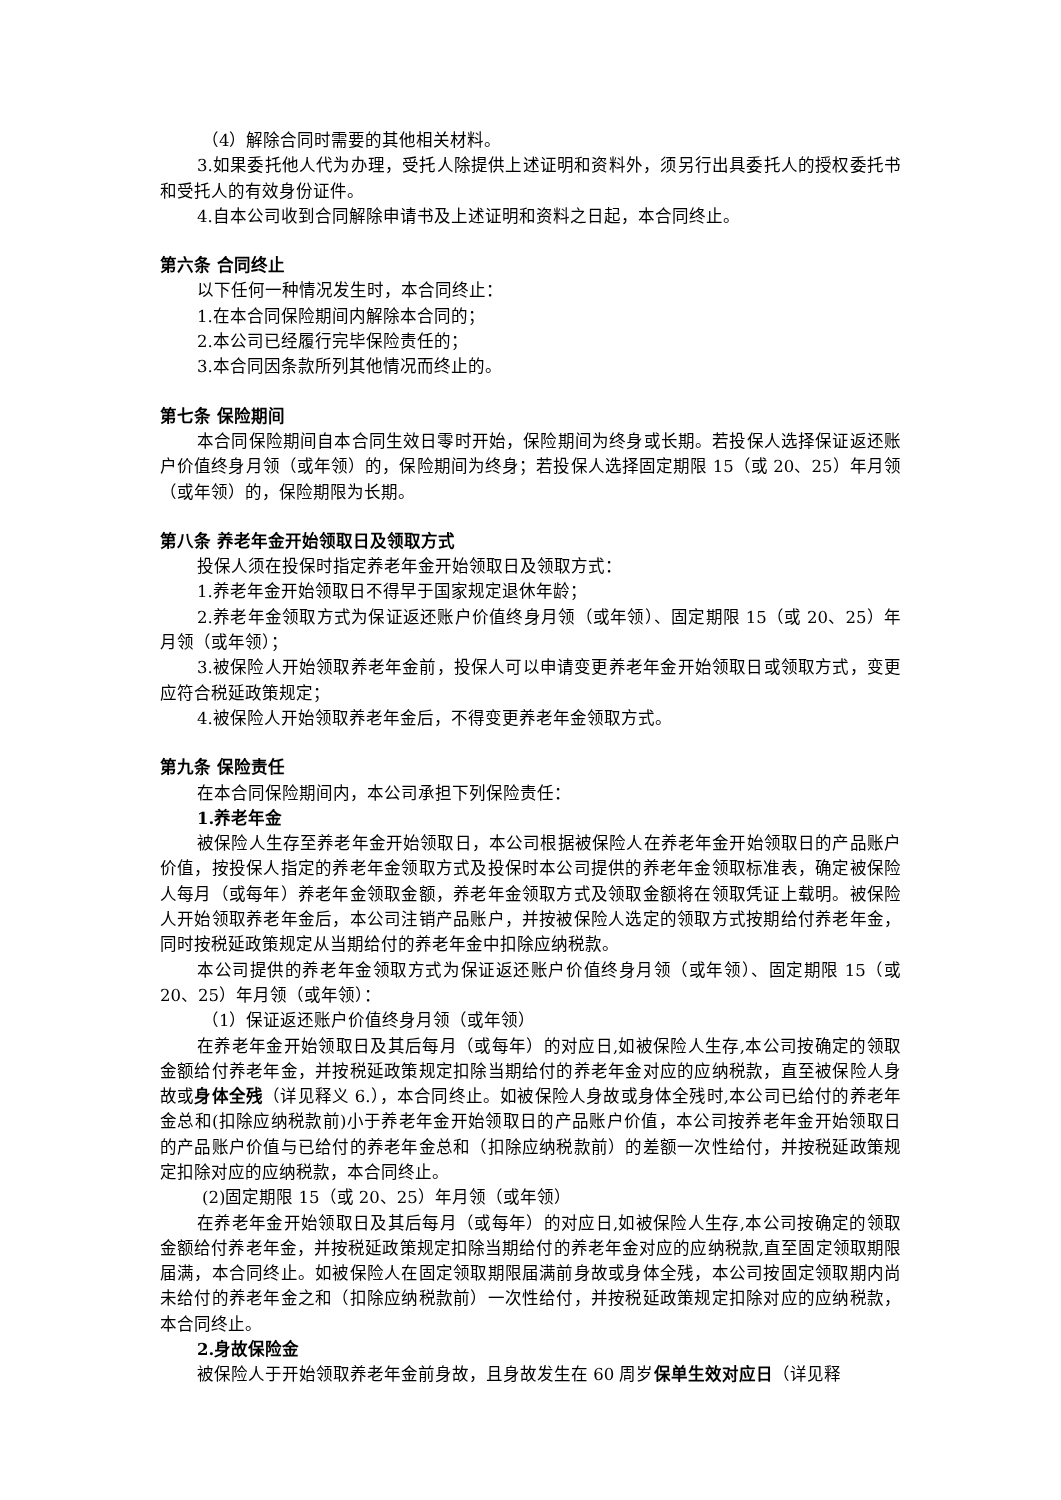（4）解除合同时需要的其他相关材料。
3.如果委托他人代为办理，受托人除提供上述证明和资料外，须另行出具委托人的授权委托书和受托人的有效身份证件。
4.自本公司收到合同解除申请书及上述证明和资料之日起，本合同终止。
第六条 合同终止
以下任何一种情况发生时，本合同终止：
1.在本合同保险期间内解除本合同的；
2.本公司已经履行完毕保险责任的；
3.本合同因条款所列其他情况而终止的。
第七条 保险期间
本合同保险期间自本合同生效日零时开始，保险期间为终身或长期。若投保人选择保证返还账户价值终身月领（或年领）的，保险期间为终身；若投保人选择固定期限 15（或 20、25）年月领（或年领）的，保险期限为长期。
第八条 养老年金开始领取日及领取方式
投保人须在投保时指定养老年金开始领取日及领取方式：
1.养老年金开始领取日不得早于国家规定退休年龄；
2.养老年金领取方式为保证返还账户价值终身月领（或年领）、固定期限 15（或 20、25）年月领（或年领）；
3.被保险人开始领取养老年金前，投保人可以申请变更养老年金开始领取日或领取方式，变更应符合税延政策规定；
4.被保险人开始领取养老年金后，不得变更养老年金领取方式。
第九条 保险责任
在本合同保险期间内，本公司承担下列保险责任：
1.养老年金
被保险人生存至养老年金开始领取日，本公司根据被保险人在养老年金开始领取日的产品账户价值，按投保人指定的养老年金领取方式及投保时本公司提供的养老年金领取标准表，确定被保险人每月（或每年）养老年金领取金额，养老年金领取方式及领取金额将在领取凭证上载明。被保险人开始领取养老年金后，本公司注销产品账户，并按被保险人选定的领取方式按期给付养老年金，同时按税延政策规定从当期给付的养老年金中扣除应纳税款。
本公司提供的养老年金领取方式为保证返还账户价值终身月领（或年领）、固定期限 15（或 20、25）年月领（或年领）：
（1）保证返还账户价值终身月领（或年领）
在养老年金开始领取日及其后每月（或每年）的对应日,如被保险人生存,本公司按确定的领取金额给付养老年金，并按税延政策规定扣除当期给付的养老年金对应的应纳税款，直至被保险人身故或身体全残（详见释义 6.），本合同终止。如被保险人身故或身体全残时,本公司已给付的养老年金总和(扣除应纳税款前)小于养老年金开始领取日的产品账户价值，本公司按养老年金开始领取日的产品账户价值与已给付的养老年金总和（扣除应纳税款前）的差额一次性给付，并按税延政策规定扣除对应的应纳税款，本合同终止。
(2)固定期限 15（或 20、25）年月领（或年领）
在养老年金开始领取日及其后每月（或每年）的对应日,如被保险人生存,本公司按确定的领取金额给付养老年金，并按税延政策规定扣除当期给付的养老年金对应的应纳税款,直至固定领取期限届满，本合同终止。如被保险人在固定领取期限届满前身故或身体全残，本公司按固定领取期内尚未给付的养老年金之和（扣除应纳税款前）一次性给付，并按税延政策规定扣除对应的应纳税款，本合同终止。
2.身故保险金
被保险人于开始领取养老年金前身故，且身故发生在 60 周岁保单生效对应日（详见释